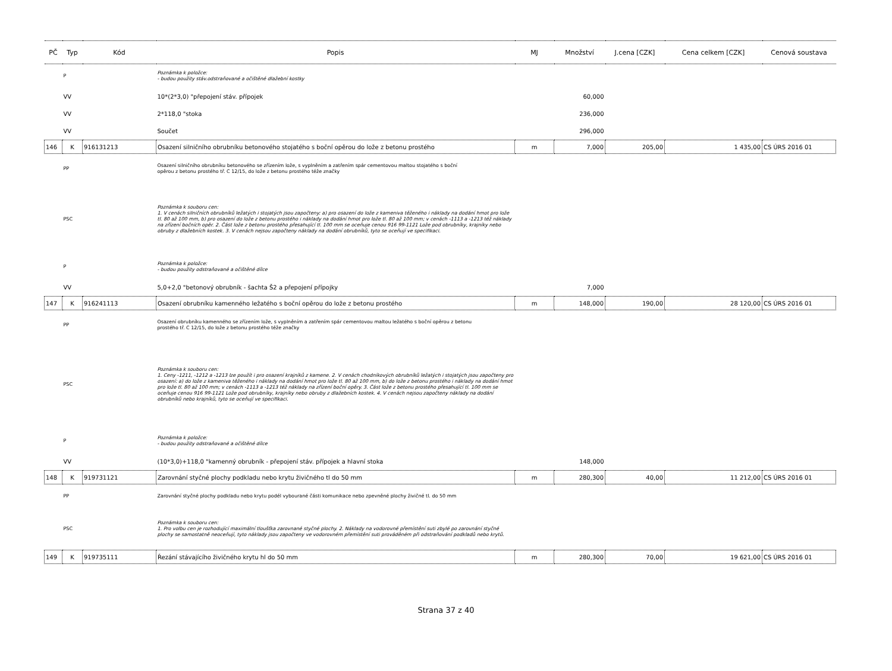| PČ | Typ | Kód | Popis | MJ | Množství | J.cena [CZK] | Cena celkem [CZK] | Cenová soustava |
| --- | --- | --- | --- | --- | --- | --- | --- | --- |
| | P | | Poznámka k položce: - budou použity stáv.odstraňované a očištěné dlažební kostky | | | | | |
| | VV | | 10*(2*3,0) "přepojení stáv. přípojek | | 60,000 | | | |
| | VV | | 2*118,0 "stoka | | 236,000 | | | |
| | VV | | Součet | | 296,000 | | | |
| 146 | K | 916131213 | Osazení silničního obrubníku betonového stojatého s boční opěrou do lože z betonu prostého | m | 7,000 | 205,00 | 1 435,00 | CS ÚRS 2016 01 |
| | PP | | Osazení silničního obrubníku betonového se zřízením lože, s vyplněním a zatřením spár cementovou maltou stojatého s boční opěrou z betonu prostého tř. C 12/15, do lože z betonu prostého téže značky | | | | | |
| | PSC | | Poznámka k souboru cen: 1. V cenách silničních obrubníků ležatých i stojatých jsou započteny: a) pro osazení do lože z kameniva těženého i náklady na dodání hmot pro lože tl. 80 až 100 mm, b) pro osazení do lože z betonu prostého i náklady na dodání hmot pro lože tl. 80 až 100 mm; v cenách -1113 a -1213 též náklady na zřízení bočních opěr. 2. Část lože z betonu prostého přesahující tl. 100 mm se oceňuje cenou 916 99-1121 Lože pod obrubníky, krajníky nebo obruby z dlažebních kostek. 3. V cenách nejsou započteny náklady na dodání obrubníků, tyto se oceňují ve specifikaci. | | | | | |
| | P | | Poznámka k položce: - budou použity odstraňované a očištěné dílce | | | | | |
| | VV | | 5,0+2,0 "betonový obrubník - šachta Š2 a přepojení přípojky | | 7,000 | | | |
| 147 | K | 916241113 | Osazení obrubníku kamenného ležatého s boční opěrou do lože z betonu prostého | m | 148,000 | 190,00 | 28 120,00 | CS ÚRS 2016 01 |
| | PP | | Osazení obrubníku kamenného se zřízením lože, s vyplněním a zatřením spár cementovou maltou ležatého s boční opěrou z betonu prostého tř. C 12/15, do lože z betonu prostého téže značky | | | | | |
| | PSC | | Poznámka k souboru cen: 1. Ceny -1211, -1212 a -1213 lze použít i pro osazení krajníků z kamene. 2. V cenách chodníkových obrubníků ležatých i stojatých jsou započteny pro osazení: a) do lože z kameniva těženého i náklady na dodání hmot pro lože tl. 80 až 100 mm, b) do lože z betonu prostého i náklady na dodání hmot pro lože tl. 80 až 100 mm; v cenách -1113 a -1213 též náklady na zřízení boční opěry. 3. Část lože z betonu prostého přesahující tl. 100 mm se oceňuje cenou 916 99-1121 Lože pod obrubníky, krajníky nebo obruby z dlažebních kostek. 4. V cenách nejsou započteny náklady na dodání obrubníků nebo krajníků, tyto se oceňují ve specifikaci. | | | | | |
| | P | | Poznámka k položce: - budou použity odstraňované a očištěné dílce | | | | | |
| | VV | | (10*3,0)+118,0 "kamenný obrubník - přepojení stáv. přípojek a hlavní stoka | | 148,000 | | | |
| 148 | K | 919731121 | Zarovnání styčné plochy podkladu nebo krytu živičného tl do 50 mm | m | 280,300 | 40,00 | 11 212,00 | CS ÚRS 2016 01 |
| | PP | | Zarovnání styčné plochy podkladu nebo krytu podél vybourané části komunikace nebo zpevněné plochy živičné tl. do 50 mm | | | | | |
| | PSC | | Poznámka k souboru cen: 1. Pro volbu cen je rozhodující maximální tloušťka zarovnané styčné plochy. 2. Náklady na vodorovné přemístění suti zbylé po zarovnání styčné plochy se samostatně neoceňují, tyto náklady jsou započteny ve vodorovném přemístění suti prováděném při odstraňování podkladů nebo krytů. | | | | | |
| 149 | K | 919735111 | Řezání stávajícího živičného krytu hl do 50 mm | m | 280,300 | 70,00 | 19 621,00 | CS ÚRS 2016 01 |
Strana 37 z 40